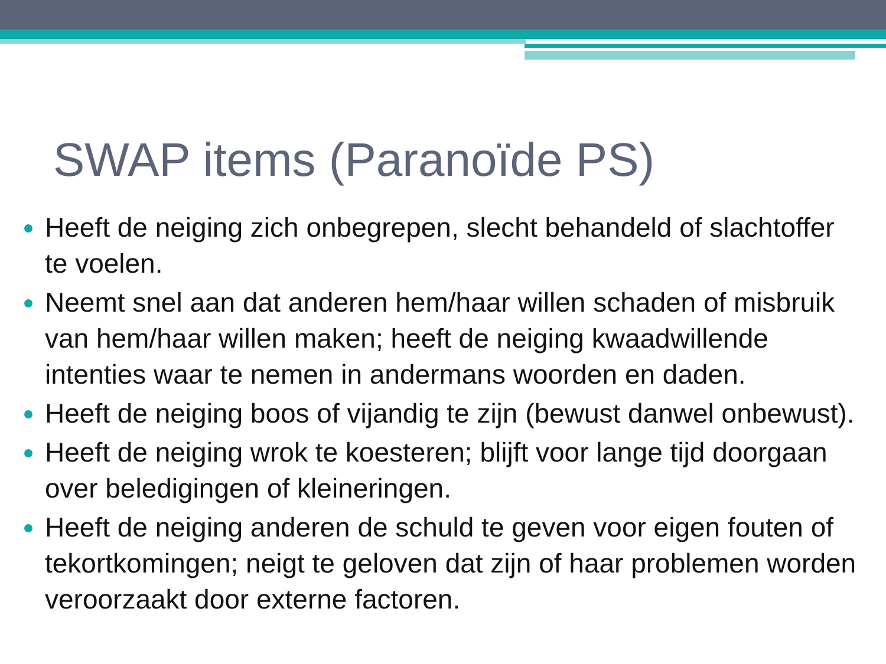SWAP items (Paranoïde PS)
Heeft de neiging zich onbegrepen, slecht behandeld of slachtoffer te voelen.
Neemt snel aan dat anderen hem/haar willen schaden of misbruik van hem/haar willen maken; heeft de neiging kwaadwillende intenties waar te nemen in andermans woorden en daden.
Heeft de neiging boos of vijandig te zijn (bewust danwel onbewust).
Heeft de neiging wrok te koesteren; blijft voor lange tijd doorgaan over beledigingen of kleineringen.
Heeft de neiging anderen de schuld te geven voor eigen fouten of tekortkomingen; neigt te geloven dat zijn of haar problemen worden veroorzaakt door externe factoren.